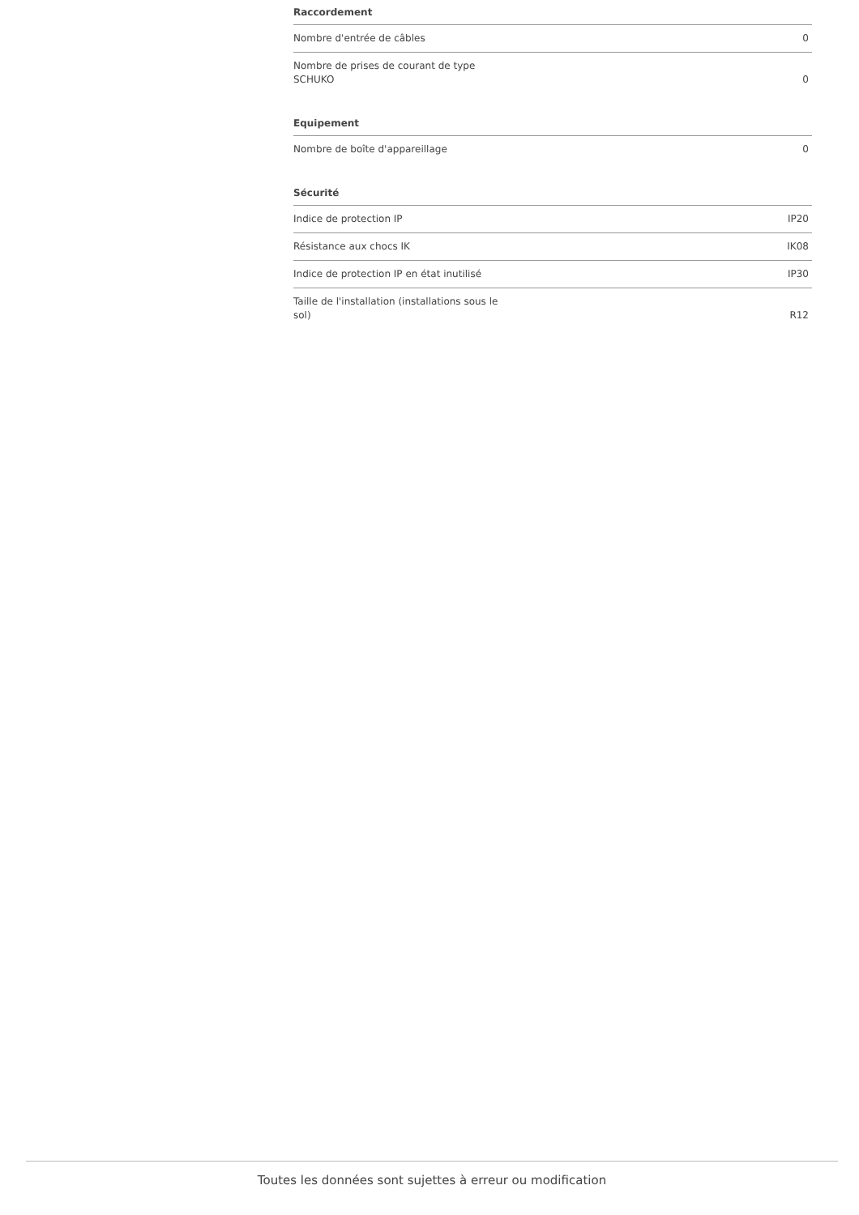Raccordement
| Nombre d'entrée de câbles | 0 |
| Nombre de prises de courant de type SCHUKO | 0 |
Equipement
| Nombre de boîte d'appareillage | 0 |
Sécurité
| Indice de protection IP | IP20 |
| Résistance aux chocs IK | IK08 |
| Indice de protection IP en état inutilisé | IP30 |
| Taille de l'installation (installations sous le sol) | R12 |
Toutes les données sont sujettes à erreur ou modification